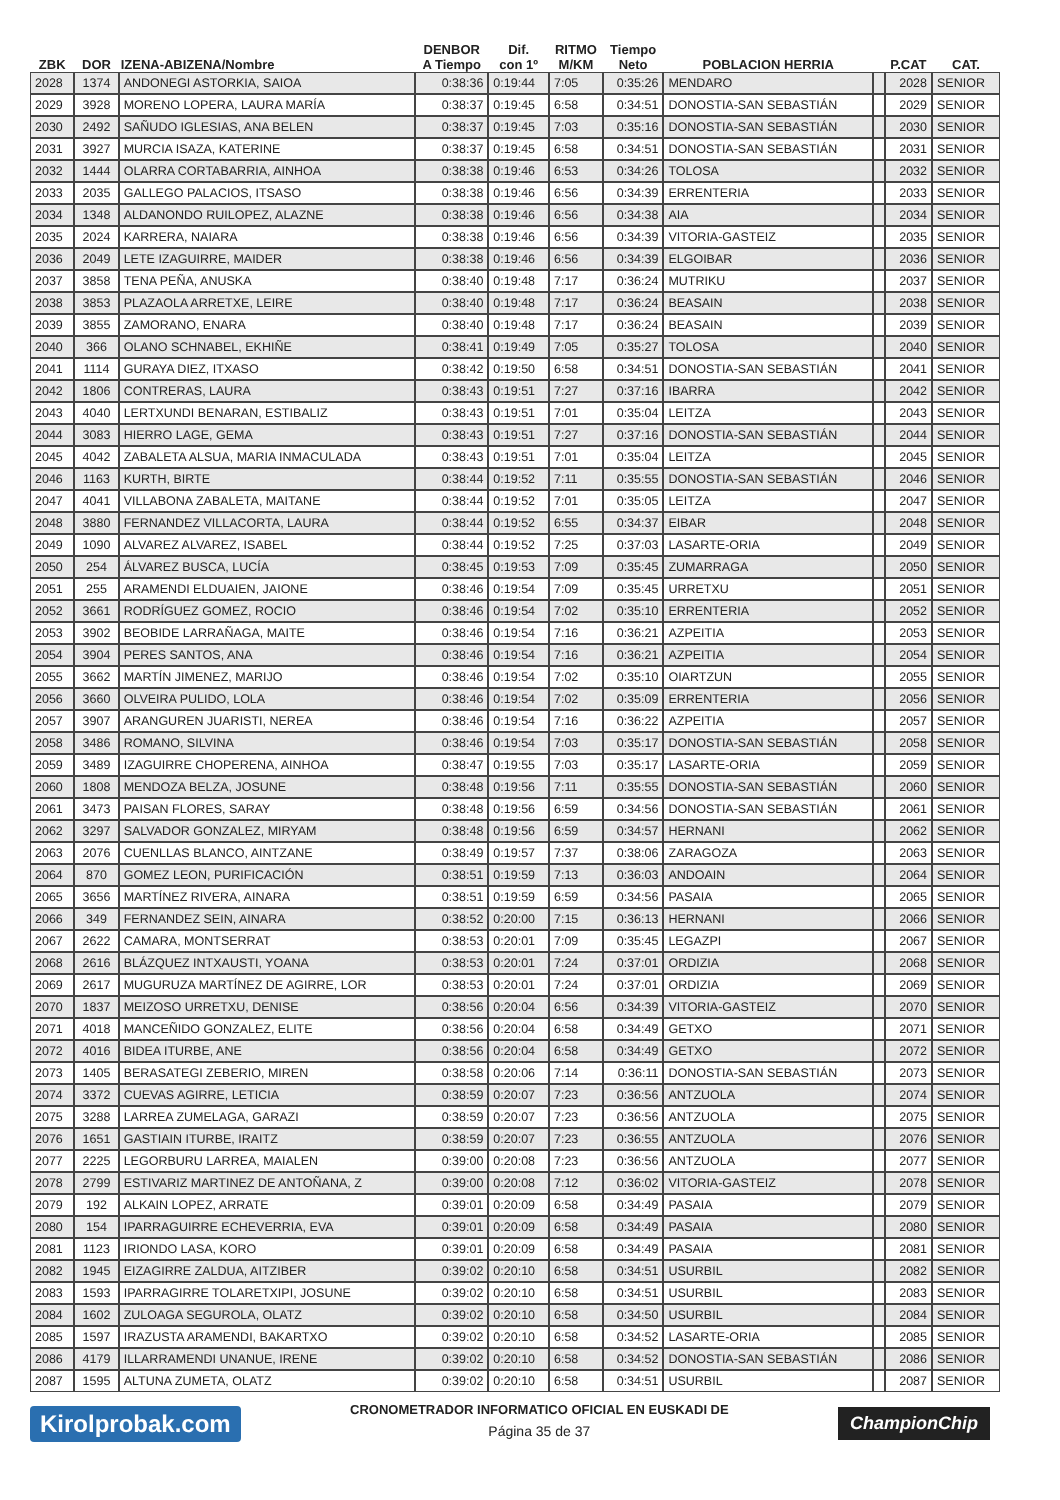| ZBK | DOR | IZENA-ABIZENA/Nombre | DENBOR A Tiempo | Dif. con 1º | RITMO M/KM | Tiempo Neto | POBLACION HERRIA | | P.CAT | CAT. |
| --- | --- | --- | --- | --- | --- | --- | --- | --- | --- | --- |
| 2028 | 1374 | ANDONEGI ASTORKIA, SAIOA | 0:38:36 | 0:19:44 | 7:05 | 0:35:26 | MENDARO | | 2028 | SENIOR |
| 2029 | 3928 | MORENO LOPERA, LAURA MARÍA | 0:38:37 | 0:19:45 | 6:58 | 0:34:51 | DONOSTIA-SAN SEBASTIÁN | | 2029 | SENIOR |
| 2030 | 2492 | SAÑUDO IGLESIAS, ANA BELEN | 0:38:37 | 0:19:45 | 7:03 | 0:35:16 | DONOSTIA-SAN SEBASTIÁN | | 2030 | SENIOR |
| 2031 | 3927 | MURCIA ISAZA, KATERINE | 0:38:37 | 0:19:45 | 6:58 | 0:34:51 | DONOSTIA-SAN SEBASTIÁN | | 2031 | SENIOR |
| 2032 | 1444 | OLARRA CORTABARRIA, AINHOA | 0:38:38 | 0:19:46 | 6:53 | 0:34:26 | TOLOSA | | 2032 | SENIOR |
| 2033 | 2035 | GALLEGO PALACIOS, ITSASO | 0:38:38 | 0:19:46 | 6:56 | 0:34:39 | ERRENTERIA | | 2033 | SENIOR |
| 2034 | 1348 | ALDANONDO RUILOPEZ, ALAZNE | 0:38:38 | 0:19:46 | 6:56 | 0:34:38 | AIA | | 2034 | SENIOR |
| 2035 | 2024 | KARRERA, NAIARA | 0:38:38 | 0:19:46 | 6:56 | 0:34:39 | VITORIA-GASTEIZ | | 2035 | SENIOR |
| 2036 | 2049 | LETE IZAGUIRRE, MAIDER | 0:38:38 | 0:19:46 | 6:56 | 0:34:39 | ELGOIBAR | | 2036 | SENIOR |
| 2037 | 3858 | TENA PEÑA, ANUSKA | 0:38:40 | 0:19:48 | 7:17 | 0:36:24 | MUTRIKU | | 2037 | SENIOR |
| 2038 | 3853 | PLAZAOLA ARRETXE, LEIRE | 0:38:40 | 0:19:48 | 7:17 | 0:36:24 | BEASAIN | | 2038 | SENIOR |
| 2039 | 3855 | ZAMORANO, ENARA | 0:38:40 | 0:19:48 | 7:17 | 0:36:24 | BEASAIN | | 2039 | SENIOR |
| 2040 | 366 | OLANO SCHNABEL, EKHIÑE | 0:38:41 | 0:19:49 | 7:05 | 0:35:27 | TOLOSA | | 2040 | SENIOR |
| 2041 | 1114 | GURAYA DIEZ, ITXASO | 0:38:42 | 0:19:50 | 6:58 | 0:34:51 | DONOSTIA-SAN SEBASTIÁN | | 2041 | SENIOR |
| 2042 | 1806 | CONTRERAS, LAURA | 0:38:43 | 0:19:51 | 7:27 | 0:37:16 | IBARRA | | 2042 | SENIOR |
| 2043 | 4040 | LERTXUNDI BENARAN, ESTIBALIZ | 0:38:43 | 0:19:51 | 7:01 | 0:35:04 | LEITZA | | 2043 | SENIOR |
| 2044 | 3083 | HIERRO LAGE, GEMA | 0:38:43 | 0:19:51 | 7:27 | 0:37:16 | DONOSTIA-SAN SEBASTIÁN | | 2044 | SENIOR |
| 2045 | 4042 | ZABALETA ALSUA, MARIA INMACULADA | 0:38:43 | 0:19:51 | 7:01 | 0:35:04 | LEITZA | | 2045 | SENIOR |
| 2046 | 1163 | KURTH, BIRTE | 0:38:44 | 0:19:52 | 7:11 | 0:35:55 | DONOSTIA-SAN SEBASTIÁN | | 2046 | SENIOR |
| 2047 | 4041 | VILLABONA ZABALETA, MAITANE | 0:38:44 | 0:19:52 | 7:01 | 0:35:05 | LEITZA | | 2047 | SENIOR |
| 2048 | 3880 | FERNANDEZ VILLACORTA, LAURA | 0:38:44 | 0:19:52 | 6:55 | 0:34:37 | EIBAR | | 2048 | SENIOR |
| 2049 | 1090 | ALVAREZ ALVAREZ, ISABEL | 0:38:44 | 0:19:52 | 7:25 | 0:37:03 | LASARTE-ORIA | | 2049 | SENIOR |
| 2050 | 254 | ÁLVAREZ BUSCA, LUCÍA | 0:38:45 | 0:19:53 | 7:09 | 0:35:45 | ZUMARRAGA | | 2050 | SENIOR |
| 2051 | 255 | ARAMENDI ELDUAIEN, JAIONE | 0:38:46 | 0:19:54 | 7:09 | 0:35:45 | URRETXU | | 2051 | SENIOR |
| 2052 | 3661 | RODRÍGUEZ GOMEZ, ROCIO | 0:38:46 | 0:19:54 | 7:02 | 0:35:10 | ERRENTERIA | | 2052 | SENIOR |
| 2053 | 3902 | BEOBIDE LARRAÑAGA, MAITE | 0:38:46 | 0:19:54 | 7:16 | 0:36:21 | AZPEITIA | | 2053 | SENIOR |
| 2054 | 3904 | PERES SANTOS, ANA | 0:38:46 | 0:19:54 | 7:16 | 0:36:21 | AZPEITIA | | 2054 | SENIOR |
| 2055 | 3662 | MARTÍN JIMENEZ, MARIJO | 0:38:46 | 0:19:54 | 7:02 | 0:35:10 | OIARTZUN | | 2055 | SENIOR |
| 2056 | 3660 | OLVEIRA PULIDO, LOLA | 0:38:46 | 0:19:54 | 7:02 | 0:35:09 | ERRENTERIA | | 2056 | SENIOR |
| 2057 | 3907 | ARANGUREN JUARISTI, NEREA | 0:38:46 | 0:19:54 | 7:16 | 0:36:22 | AZPEITIA | | 2057 | SENIOR |
| 2058 | 3486 | ROMANO, SILVINA | 0:38:46 | 0:19:54 | 7:03 | 0:35:17 | DONOSTIA-SAN SEBASTIÁN | | 2058 | SENIOR |
| 2059 | 3489 | IZAGUIRRE CHOPERENA, AINHOA | 0:38:47 | 0:19:55 | 7:03 | 0:35:17 | LASARTE-ORIA | | 2059 | SENIOR |
| 2060 | 1808 | MENDOZA BELZA, JOSUNE | 0:38:48 | 0:19:56 | 7:11 | 0:35:55 | DONOSTIA-SAN SEBASTIÁN | | 2060 | SENIOR |
| 2061 | 3473 | PAISAN FLORES, SARAY | 0:38:48 | 0:19:56 | 6:59 | 0:34:56 | DONOSTIA-SAN SEBASTIÁN | | 2061 | SENIOR |
| 2062 | 3297 | SALVADOR GONZALEZ, MIRYAM | 0:38:48 | 0:19:56 | 6:59 | 0:34:57 | HERNANI | | 2062 | SENIOR |
| 2063 | 2076 | CUENLLAS BLANCO, AINTZANE | 0:38:49 | 0:19:57 | 7:37 | 0:38:06 | ZARAGOZA | | 2063 | SENIOR |
| 2064 | 870 | GOMEZ LEON, PURIFICACIÓN | 0:38:51 | 0:19:59 | 7:13 | 0:36:03 | ANDOAIN | | 2064 | SENIOR |
| 2065 | 3656 | MARTÍNEZ RIVERA, AINARA | 0:38:51 | 0:19:59 | 6:59 | 0:34:56 | PASAIA | | 2065 | SENIOR |
| 2066 | 349 | FERNANDEZ SEIN, AINARA | 0:38:52 | 0:20:00 | 7:15 | 0:36:13 | HERNANI | | 2066 | SENIOR |
| 2067 | 2622 | CAMARA, MONTSERRAT | 0:38:53 | 0:20:01 | 7:09 | 0:35:45 | LEGAZPI | | 2067 | SENIOR |
| 2068 | 2616 | BLÁZQUEZ INTXAUSTI, YOANA | 0:38:53 | 0:20:01 | 7:24 | 0:37:01 | ORDIZIA | | 2068 | SENIOR |
| 2069 | 2617 | MUGURUZA MARTÍNEZ DE AGIRRE, LOR | 0:38:53 | 0:20:01 | 7:24 | 0:37:01 | ORDIZIA | | 2069 | SENIOR |
| 2070 | 1837 | MEIZOSO URRETXU, DENISE | 0:38:56 | 0:20:04 | 6:56 | 0:34:39 | VITORIA-GASTEIZ | | 2070 | SENIOR |
| 2071 | 4018 | MANCEÑIDO GONZALEZ, ELITE | 0:38:56 | 0:20:04 | 6:58 | 0:34:49 | GETXO | | 2071 | SENIOR |
| 2072 | 4016 | BIDEA ITURBE, ANE | 0:38:56 | 0:20:04 | 6:58 | 0:34:49 | GETXO | | 2072 | SENIOR |
| 2073 | 1405 | BERASATEGI ZEBERIO, MIREN | 0:38:58 | 0:20:06 | 7:14 | 0:36:11 | DONOSTIA-SAN SEBASTIÁN | | 2073 | SENIOR |
| 2074 | 3372 | CUEVAS AGIRRE, LETICIA | 0:38:59 | 0:20:07 | 7:23 | 0:36:56 | ANTZUOLA | | 2074 | SENIOR |
| 2075 | 3288 | LARREA ZUMELAGA, GARAZI | 0:38:59 | 0:20:07 | 7:23 | 0:36:56 | ANTZUOLA | | 2075 | SENIOR |
| 2076 | 1651 | GASTIAIN ITURBE, IRAITZ | 0:38:59 | 0:20:07 | 7:23 | 0:36:55 | ANTZUOLA | | 2076 | SENIOR |
| 2077 | 2225 | LEGORBURU LARREA, MAIALEN | 0:39:00 | 0:20:08 | 7:23 | 0:36:56 | ANTZUOLA | | 2077 | SENIOR |
| 2078 | 2799 | ESTIVARIZ MARTINEZ DE ANTOÑANA, Z | 0:39:00 | 0:20:08 | 7:12 | 0:36:02 | VITORIA-GASTEIZ | | 2078 | SENIOR |
| 2079 | 192 | ALKAIN LOPEZ, ARRATE | 0:39:01 | 0:20:09 | 6:58 | 0:34:49 | PASAIA | | 2079 | SENIOR |
| 2080 | 154 | IPARRAGUIRRE ECHEVERRIA, EVA | 0:39:01 | 0:20:09 | 6:58 | 0:34:49 | PASAIA | | 2080 | SENIOR |
| 2081 | 1123 | IRIONDO LASA, KORO | 0:39:01 | 0:20:09 | 6:58 | 0:34:49 | PASAIA | | 2081 | SENIOR |
| 2082 | 1945 | EIZAGIRRE ZALDUA, AITZIBER | 0:39:02 | 0:20:10 | 6:58 | 0:34:51 | USURBIL | | 2082 | SENIOR |
| 2083 | 1593 | IPARRAGIRRE TOLARETXIPI, JOSUNE | 0:39:02 | 0:20:10 | 6:58 | 0:34:51 | USURBIL | | 2083 | SENIOR |
| 2084 | 1602 | ZULOAGA SEGUROLA, OLATZ | 0:39:02 | 0:20:10 | 6:58 | 0:34:50 | USURBIL | | 2084 | SENIOR |
| 2085 | 1597 | IRAZUSTA ARAMENDI, BAKARTXO | 0:39:02 | 0:20:10 | 6:58 | 0:34:52 | LASARTE-ORIA | | 2085 | SENIOR |
| 2086 | 4179 | ILLARRAMENDI UNANUE, IRENE | 0:39:02 | 0:20:10 | 6:58 | 0:34:52 | DONOSTIA-SAN SEBASTIÁN | | 2086 | SENIOR |
| 2087 | 1595 | ALTUNA ZUMETA, OLATZ | 0:39:02 | 0:20:10 | 6:58 | 0:34:51 | USURBIL | | 2087 | SENIOR |
Kirolprobak.com
CRONOMETRADOR INFORMATICO OFICIAL EN EUSKADI DE
Página 35 de 37
ChampionChip